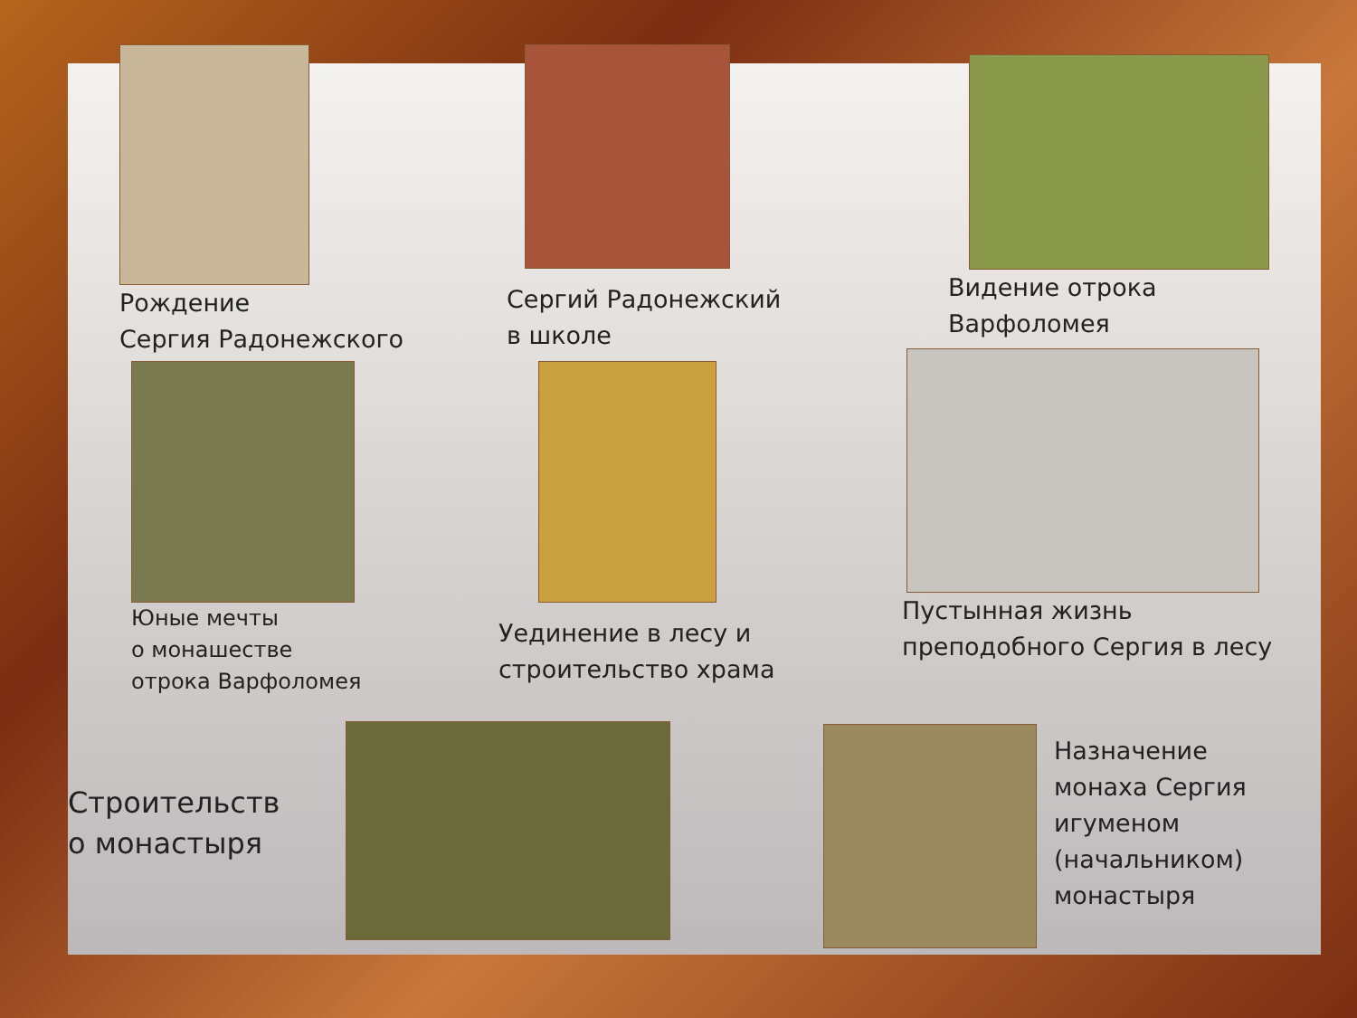Рождение
Сергия Радонежского
Сергий Радонежский
в школе
Видение отрока
Варфоломея
Юные мечты
о монашестве
отрока Варфоломея
Уединение в лесу и
строительство храма
Пустынная жизнь
преподобного Сергия в лесу
Строительств
о монастыря
Назначение
монаха Сергия
игуменом
(начальником)
монастыря